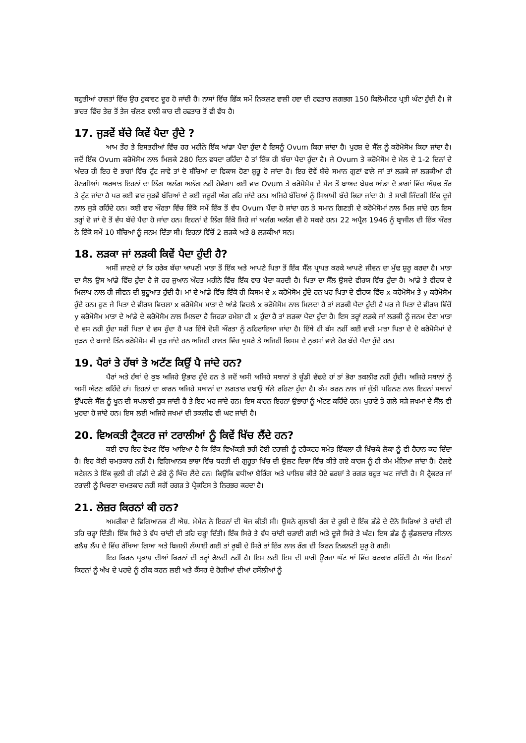ਬਹੁਤੀਆਂ ਹਾਲਤਾਂ ਵਿੱਚ ਉਹ ਰੁਕਾਵਟ ਦੂਰ ਹੋ ਜਾਂਦੀ ਹੈ। ਨਾਸਾਂ ਵਿੱਚ ਛਿੱਕ ਸਮੇਂ ਨਿਕਲਣ ਵਾਲੀ ਹਵਾ ਦੀ ਰਫਤਾਰ ਲਗਭਗ 150 ਕਿਲੋਮੀਟਰ ਪ੍ਰਤੀ ਘੰਟਾ ਹੁੰਦੀ ਹੈ। ਜੋ ਭਾਰਤ ਵਿੱਚ ਤੇਜ਼ ਤੋਂ ਤੇਜ ਚੱਲਣ ਵਾਲੀ ਕਾਰ ਦੀ ਰਫਤਾਰ ਤੋਂ ਵੀ ਵੱਧ ਹੈ।
17. ਜੁੜਵੇਂ ਬੱਚੇ ਕਿਵੇਂ ਪੈਦਾ ਹੁੰਦੇ ?
ਆਮ ਤੌਰ ਤੇ ਇਸਤਰੀਆਂ ਵਿੱਚ ਹਰ ਮਹੀਨੇ ਇੱਕ ਆਂਡਾ ਪੈਦਾ ਹੁੰਦਾ ਹੈ ਇਸਨੂੰ Ovum ਕਿਹਾ ਜਾਂਦਾ ਹੈ। ਪੁਰਸ਼ ਦੇ ਸੈੱਲ ਨੂੰ ਕਰੋਮੋਸੋਮ ਕਿਹਾ ਜਾਂਦਾ ਹੈ। ਜਦੋਂ ਇੱਕ Ovum ਕਰੋਮੋਸੋਮ ਨਾਲ ਮਿਲਕੇ 280 ਦਿਨ ਵਧਦਾ ਰਹਿੰਦਾ ਹੈ ਤਾਂ ਇੱਕ ਹੀ ਬੱਚਾ ਪੈਦਾ ਹੁੰਦਾ ਹੈ। ਜੇ Ovum ਤੇ ਕਰੋਮੋਸੋਮ ਦੇ ਮੇਲ ਦੇ 1-2 ਦਿਨਾਂ ਦੇ ਅੰਦਰ ਹੀ ਇਹ ਦੋ ਭਾਗਾਂ ਵਿੱਚ ਟੁੱਟ ਜਾਵੇ ਤਾਂ ਦੋ ਬੱਚਿਆਂ ਦਾ ਵਿਕਾਸ ਹੋਣਾ ਸ਼ੁਰੂ ਹੋ ਜਾਂਦਾ ਹੈ। ਇਹ ਦੋਵੇਂ ਬੱਚੇ ਸਮਾਨ ਗੁਣਾਂ ਵਾਲੇ ਜਾਂ ਤਾਂ ਲੜਕੇ ਜਾਂ ਲੜਕੀਆਂ ਹੀ ਹੋਣਗੀਆਂ। ਅਰਥਾਤ ਇਹਨਾਂ ਦਾ ਲਿੰਗ ਅਲੱਗ ਅਲੱਗ ਨਹੀ ਹੋਵੇਗਾ। ਕਈ ਵਾਰ Ovum ਤੇ ਕਰੋਮੋਸੋਮ ਦੇ ਮੇਲ ਤੋਂ ਬਾਅਦ ਬੇਸ਼ਕ ਆਂਡਾ ਦੋ ਭਾਗਾਂ ਵਿੱਚ ਅੰਸ਼ਕ ਤੌਰ ਤੇ ਟੁੱਟ ਜਾਂਦਾ ਹੈ ਪਰ ਕਈ ਵਾਰ ਜੁੜਵੇਂ ਬੱਚਿਆਂ ਦੇ ਕਈ ਜਰੂਰੀ ਅੰਗ ਰਹਿ ਜਾਂਦੇ ਹਨ। ਅਜਿਹੇ ਬੱਚਿਆਂ ਨੂੰ ਸਿਆਮੀ ਬੱਚੇ ਕਿਹਾ ਜਾਂਦਾ ਹੈ। ਤੇ ਸਾਰੀ ਜਿੰਦਗੀ ਇੱਕ ਦੂਜੇ ਨਾਲ ਜੁੜੇ ਰਹਿੰਦੇ ਹਨ। ਕਈ ਵਾਰ ਔਰਤਾ ਵਿੱਚ ਇੱਕੋ ਸਮੇਂ ਇੱਕ ਤੋਂ ਵੱਧ Ovum ਪੈਂਦਾ ਹੋ ਜਾਂਦਾ ਹਨ ਤੇ ਸਮਾਨ ਗਿਣਤੀ ਦੇ ਕਰੋਮੋਸੋਮਾਂ ਨਾਲ ਮਿਲ ਜਾਂਦੇ ਹਨ ਇਸ ਤਰ੍ਹਾਂ ਦੋ ਜਾਂ ਦੋ ਤੋਂ ਵੱਧ ਬੱਚੇ ਪੈਦਾ ਹੋ ਜਾਂਦਾ ਹਨ। ਇਹਨਾਂ ਦੇ ਲਿੰਗ ਇੱਕੋ ਜਿਹੇ ਜਾਂ ਅਲੱਗ ਅਲੱਗ ਵੀ ਹੋ ਸਕਦੇ ਹਨ। 22 ਅਪ੍ਰੈਲ 1946 ਨੂੰ ਬ੍ਰਾਜੀਲ ਦੀ ਇੱਕ ਔਰਤ ਨੇ ਇੱਕੋ ਸਮੇਂ 10 ਬੱਚਿਆਂ ਨੂੰ ਜਨਮ ਦਿੱਤਾ ਸੀ। ਇਹਨਾਂ ਵਿੱਚੋਂ 2 ਲੜਕੇ ਅਤੇ 8 ਲੜਕੀਆਂ ਸਨ।
18. ਲੜਕਾ ਜਾਂ ਲੜਕੀ ਕਿਵੇਂ ਪੈਦਾ ਹੁੰਦੀ ਹੈ?
ਅਸੀਂ ਜਾਣਦੇ ਹਾਂ ਕਿ ਹਰੇਕ ਬੱਚਾ ਆਪਣੀ ਮਾਤਾ ਤੋਂ ਇੱਕ ਅਤੇ ਆਪਣੇ ਪਿਤਾ ਤੋਂ ਇੱਕ ਸੈੱਲ ਪ੍ਰਾਪਤ ਕਰਕੇ ਆਪਣੇ ਜੀਵਨ ਦਾ ਮੁੱਢ ਸ਼ੁਰੂ ਕਰਦਾ ਹੈ। ਮਾਤਾ ਦਾ ਸੈਲ ਉਸ ਆਂਡੇ ਵਿੱਚ ਹੁੰਦਾ ਹੈ ਜੋ ਹਰ ਜੁਆਨ ਔਰਤ ਮਹੀਨੇ ਵਿੱਚ ਇੱਕ ਵਾਰ ਪੈਦਾ ਕਰਦੀ ਹੈ। ਪਿਤਾ ਦਾ ਸੈੱਲ ਉਸਦੇ ਵੀਰਯ ਵਿੱਚ ਹੁੰਦਾ ਹੈ। ਆਂਡੇ ਤੇ ਵੀਰਯ ਦੇ ਮਿਲਾਪ ਨਾਲ ਹੀ ਜੀਵਨ ਦੀ ਸ਼ੁਰੂਆਤ ਹੁੰਦੀ ਹੈ। ਮਾਂ ਦੇ ਆਂਡੇ ਵਿੱਚ ਇੱਕੋ ਹੀ ਕਿਸਮ ਦੇ x ਕਰੋਮੋਸੋਮ ਹੁੰਦੇ ਹਨ ਪਰ ਪਿਤਾ ਦੇ ਵੀਰਯ ਵਿੱਚ x ਕਰੋਮੋਸੋਮ ਤੇ y ਕਰੋਮੋਸੋਮ ਹੁੰਦੇ ਹਨ। ਹੁਣ ਜੇ ਪਿਤਾ ਦੇ ਵੀਰਯ ਵਿਚਲਾ x ਕਰੋਮੋਸੋਮ ਮਾਤਾ ਦੇ ਆਂਡੇ ਵਿਚਲੇ x ਕਰੋਮੋਸੋਮ ਨਾਲ ਮਿਲਦਾ ਹੈ ਤਾਂ ਲੜਕੀ ਪੈਦਾ ਹੁੰਦੀ ਹੈ ਪਰ ਜੇ ਪਿਤਾ ਦੇ ਵੀਰਯ ਵਿੱਚੋਂ y ਕਰੋਮੋਸੋਮ ਮਾਤਾ ਦੇ ਆਂਡੇ ਦੇ ਕਰੋਮੋਸੋਮ ਨਾਲ ਮਿਲਦਾ ਹੈ ਜਿਹੜਾ ਹਮੇਸ਼ਾ ਹੀ x ਹੁੰਦਾ ਹੈ ਤਾਂ ਲੜਕਾ ਪੈਦਾ ਹੁੰਦਾ ਹੈ। ਇਸ ਤਰ੍ਹਾਂ ਲੜਕੇ ਜਾਂ ਲੜਕੀ ਨੂੰ ਜਨਮ ਦੇਣਾ ਮਾਤਾ ਦੇ ਵਸ ਨਹੀ ਹੁੰਦਾ ਸਗੋਂ ਪਿਤਾ ਦੇ ਵਸ ਹੁੰਦਾ ਹੈ ਪਰ ਇੱਥੇ ਦੋਸ਼ੀ ਔਰਤਾ ਨੂੰ ਠਹਿਰਾਇਆ ਜਾਂਦਾ ਹੈ। ਇੱਥੇ ਹੀ ਬੱਸ ਨਹੀਂ ਕਈ ਵਾਰੀ ਮਾਤਾ ਪਿਤਾ ਦੇ ਦੋ ਕਰੋਮੋਸੋਮਾਂ ਦੇ ਜੁੜਨ ਦੇ ਬਜਾਏ ਤਿੰਨ ਕਰੋਮੋਸੋਮ ਵੀ ਜੁੜ ਜਾਂਦੇ ਹਨ ਅਜਿਹੀ ਹਾਲਤ ਵਿੱਚ ਖੁਸਰੇ ਤੇ ਅਜਿਹੀ ਕਿਸਮ ਦੇ ਨੁਕਸਾਂ ਵਾਲੇ ਹੋਰ ਬੱਚੇ ਪੈਦਾ ਹੁੰਦੇ ਹਨ।
19. ਪੈਰਾਂ ਤੇ ਹੱਥਾਂ ਤੇ ਅਟੱਣ ਕਿਉਂ ਪੈ ਜਾਂਦੇ ਹਨ?
ਪੈਰਾਂ ਅਤੇ ਹੱਥਾਂ ਦੇ ਕੁਝ ਅਜਿਹੇ ਉਭਾਰ ਹੁੰਦੇ ਹਨ ਤੇ ਜਦੋਂ ਅਸੀ ਅਜਿਹੇ ਸਥਾਨਾਂ ਤੇ ਚੂੰਡੀ ਵੱਢਦੇ ਹਾਂ ਤਾਂ ਭੋਰਾ ਤਕਲੀਫ ਨਹੀਂ ਹੁੰਦੀ। ਅਜਿਹੇ ਸਥਾਨਾਂ ਨੂੰ ਅਸੀਂ ਅੱਟਣ ਕਹਿੰਦੇ ਹਾਂ। ਇਹਨਾਂ ਦਾ ਕਾਰਨ ਅਜਿਹੇ ਸਥਾਨਾਂ ਦਾ ਲਗਤਾਰ ਦਬਾਉ ਥੱਲੇ ਰਹਿਣਾ ਹੁੰਦਾ ਹੈ। ਕੰਮ ਕਰਨ ਨਾਲ ਜਾਂ ਜੁੱਤੀ ਪਹਿਨਣ ਨਾਲ ਇਹਨਾਂ ਸਥਾਨਾਂ ਉੱਪਰਲੇ ਸੈੱਲ ਨੂੰ ਖੂਨ ਦੀ ਸਪਲਾਈ ਰੁਕ ਜਾਂਦੀ ਹੈ ਤੇ ਇਹ ਮਰ ਜਾਂਦੇ ਹਨ। ਇਸ ਕਾਰਨ ਇਹਨਾਂ ਉਭਾਰਾਂ ਨੂੰ ਅੱਟਣ ਕਹਿੰਦੇ ਹਨ। ਪੁਰਾਣੇ ਤੇ ਗਲੇ ਸੜੇ ਜਖਮਾਂ ਦੇ ਸੈੱਲ ਵੀ ਮੁਰਦਾ ਹੋ ਜਾਂਦੇ ਹਨ। ਇਸ ਲਈ ਅਜਿਹੇ ਜਖਮਾਂ ਦੀ ਤਕਲੀਫ ਵੀ ਘਟ ਜਾਂਦੀ ਹੈ।
20. ਵਿਅਕਤੀ ਟ੍ਰੈਕਟਰ ਜਾਂ ਟਰਾਲੀਆਂ ਨੂੰ ਕਿਵੇਂ ਖਿੱਚ ਲੈਂਦੇ ਹਨ?
ਕਈ ਵਾਰ ਇਹ ਵੇਖਣ ਵਿੱਚ ਆਇਆ ਹੈ ਕਿ ਇੱਕ ਵਿਅੱਕਤੀ ਭਰੀ ਹੋਈ ਟਰਾਲੀ ਨੂੰ ਟਰੈਕਟਰ ਸਮੇਤ ਇੱਕਲਾ ਹੀ ਖਿੱਚਕੇ ਲੋਕਾ ਨੂੰ ਵੀ ਹੈਰਾਨ ਕਰ ਦਿੰਦਾ ਹੈ। ਇਹ ਕੋਈ ਚਮਤਕਾਰ ਨਹੀਂ ਹੈ। ਵਿਗਿਆਨਕ ਭਾਸ਼ਾ ਵਿੱਚ ਧਰਤੀ ਦੀ ਗੁਰੂਤਾ ਖਿੱਚ ਦੀ ਉਲਟ ਦਿਸ਼ਾ ਵਿੱਚ ਕੀਤੇ ਗਏ ਕਾਰਜ ਨੂੰ ਹੀ ਕੰਮ ਮੰਨਿਆ ਜਾਂਦਾ ਹੈ। ਰੇਲਵੇ ਸਟੇਸ਼ਨ ਤੇ ਇੱਕ ਕੁਲੀ ਹੀ ਗੱਡੀ ਦੇ ਡੱਬੇ ਨੂੰ ਖਿੱਚ ਲੈਂਦੇ ਹਨ। ਕਿਉਂਕਿ ਵਧੀਆ ਬੈਰਿੰਗ ਅਤੇ ਪਾਲਿਸ਼ ਕੀਤੇ ਹੋਏ ਫਰਸ਼ਾਂ ਤੇ ਰਗੜ ਬਹੁਤ ਘਟ ਜਾਂਦੀ ਹੈ। ਸੋ ਟ੍ਰੈਕਟਰ ਜਾਂ ਟਰਾਲੀ ਨੂੰ ਖਿਚਣਾ ਚਮਤਕਾਰ ਨਹੀਂ ਸਗੋਂ ਰਗੜ ਤੇ ਪ੍ਰੈਕਟਿਸ ਤੇ ਨਿਰਭਰ ਕਰਦਾ ਹੈ।
21. ਲੇਜ਼ਰ ਕਿਰਨਾਂ ਕੀ ਹਨ?
ਅਮਰੀਕਾ ਦੇ ਵਿਗਿਆਨਕ ਟੀ ਐਸ਼. ਮੇਮੇਨ ਨੇ ਇਹਨਾਂ ਦੀ ਖੋਜ ਕੀਤੀ ਸੀ। ਉਸਨੇ ਗੁਲਾਬੀ ਰੰਗ ਦੇ ਰੂਬੀ ਦੇ ਇੱਕ ਡੰਡੇ ਦੇ ਦੋਨੋ ਸਿਰਿਆਂ ਤੇ ਚਾਂਦੀ ਦੀ ਤਹਿ ਚੜ੍ਹਾ ਦਿੱਤੀ। ਇੱਕ ਸਿਰੇ ਤੇ ਵੱਧ ਚਾਂਦੀ ਦੀ ਤਹਿ ਚੜ੍ਹਾ ਦਿੱਤੀ। ਇੱਕ ਸਿਰੇ ਤੇ ਵੱਧ ਚਾਂਦੀ ਚੜਾਈ ਗਈ ਅਤੇ ਦੂਜੇ ਸਿਰੇ ਤੇ ਘੱਟ। ਇਸ ਡੰਡ ਨੂੰ ਕੁੰਡਲਦਾਰ ਜੀਨਾਨ ਫਲੈਸ਼ ਲੈਂਪ ਦੇ ਵਿੱਚ ਰੱਖਿਆ ਗਿਆ ਅਤੇ ਬਿਜਲੀ ਲੰਘਾਈ ਗਈ ਤਾਂ ਰੂਬੀ ਦੇ ਸਿਰੇ ਤਾਂ ਇੱਕ ਲਾਲ ਰੰਗ ਦੀ ਕਿਰਨ ਨਿਕਲਣੀ ਸ਼ੁਰੂ ਹੋ ਗਈ।
ਇਹ ਕਿਰਨ ਪ੍ਰਕਾਸ਼ ਦੀਆਂ ਕਿਰਨਾਂ ਦੀ ਤਰ੍ਹਾਂ ਫੈਲਦੀ ਨਹੀਂ ਹੈ। ਇਸ ਲਈ ਇਸ ਦੀ ਸਾਰੀ ਊਰਜਾ ਘੱਟ ਥਾਂ ਵਿੱਚ ਬਰਕਾਰ ਰਹਿੰਦੀ ਹੈ। ਅੱਜ ਇਹਨਾਂ ਕਿਰਨਾਂ ਨੂੰ ਅੱਖ ਦੇ ਪਰਦੇ ਨੂੰ ਠੀਕ ਕਰਨ ਲਈ ਅਤੇ ਕੈਂਸਰ ਦੇ ਰੋਗੀਆਂ ਦੀਆਂ ਰਸੌਲੀਆਂ ਨੂੰ